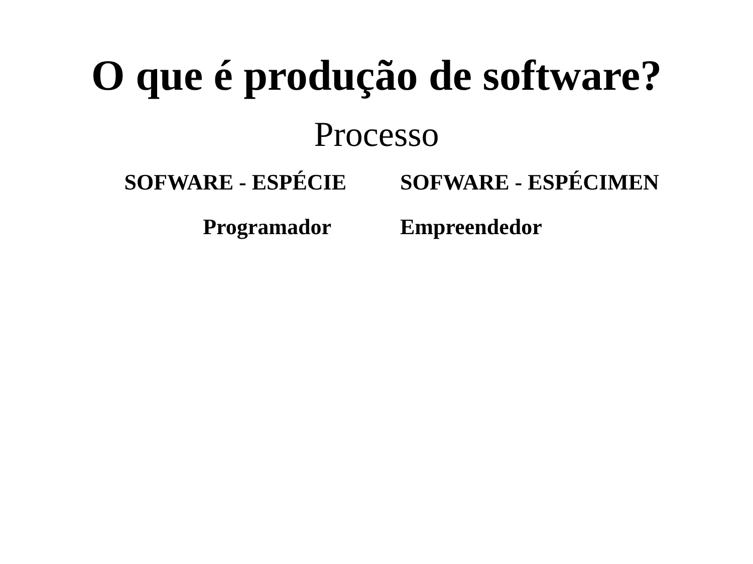O que é produção de software?
Processo
SOFWARE - ESPÉCIE
Programador
SOFWARE - ESPÉCIMEN
Empreendedor